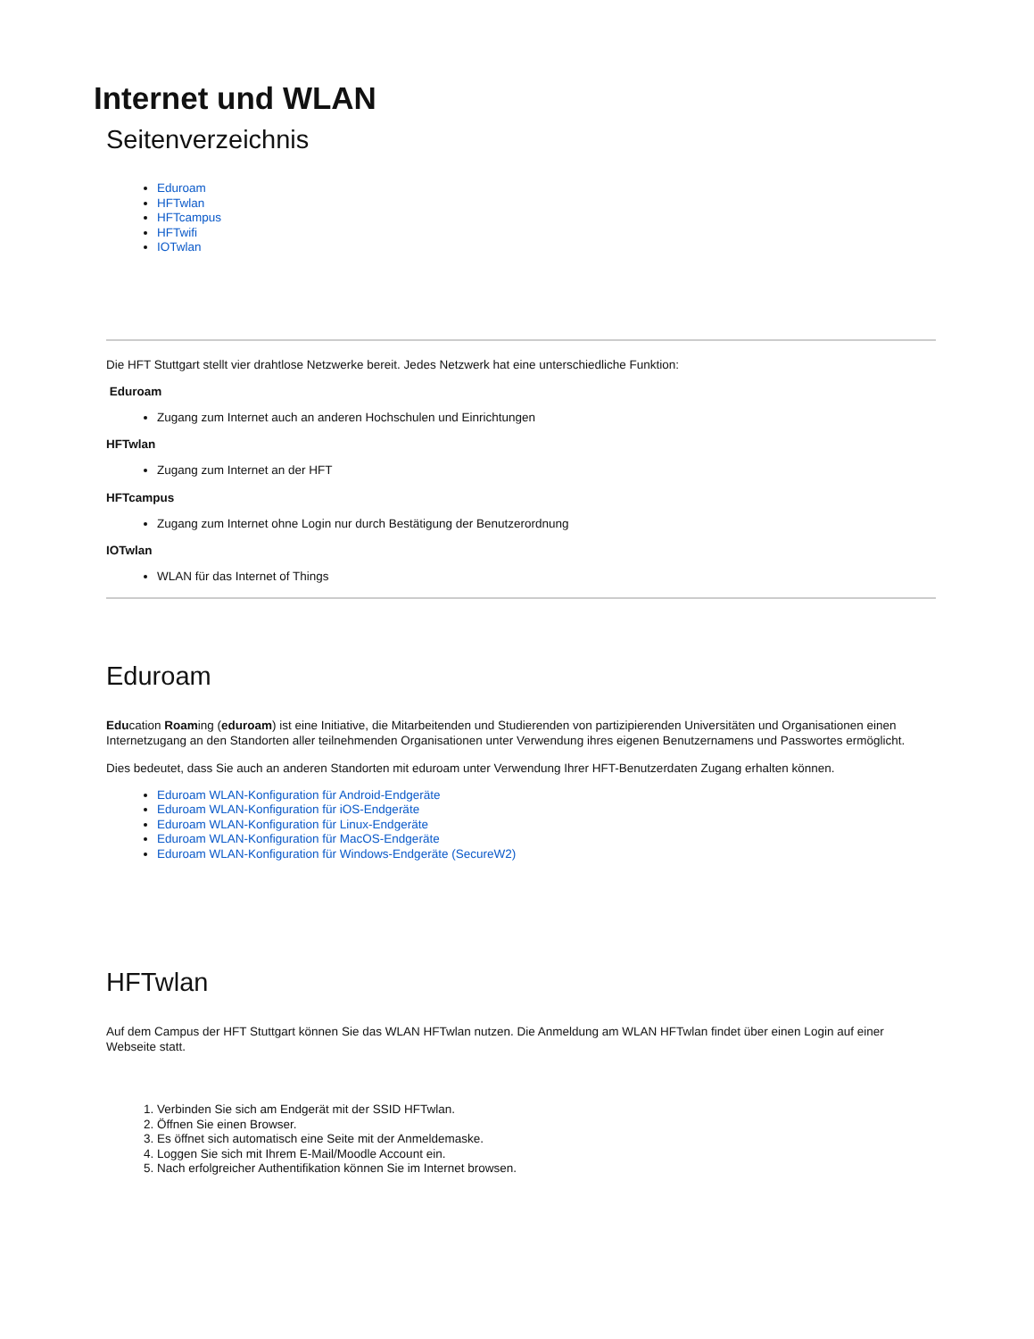Internet und WLAN
Seitenverzeichnis
Eduroam
HFTwlan
HFTcampus
HFTwifi
IOTwlan
Die HFT Stuttgart stellt vier drahtlose Netzwerke bereit. Jedes Netzwerk hat eine unterschiedliche Funktion:
Eduroam
Zugang zum Internet auch an anderen Hochschulen und Einrichtungen
HFTwlan
Zugang zum Internet an der HFT
HFTcampus
Zugang zum Internet ohne Login nur durch Bestätigung der Benutzerordnung
IOTwlan
WLAN für das Internet of Things
Eduroam
Education Roaming (eduroam) ist eine Initiative, die Mitarbeitenden und Studierenden von partizipierenden Universitäten und Organisationen einen Internetzugang an den Standorten aller teilnehmenden Organisationen unter Verwendung ihres eigenen Benutzernamens und Passwortes ermöglicht.
Dies bedeutet, dass Sie auch an anderen Standorten mit eduroam unter Verwendung Ihrer HFT-Benutzerdaten Zugang erhalten können.
Eduroam WLAN-Konfiguration für Android-Endgeräte
Eduroam WLAN-Konfiguration für iOS-Endgeräte
Eduroam WLAN-Konfiguration für Linux-Endgeräte
Eduroam WLAN-Konfiguration für MacOS-Endgeräte
Eduroam WLAN-Konfiguration für Windows-Endgeräte (SecureW2)
HFTwlan
Auf dem Campus der HFT Stuttgart können Sie das WLAN HFTwlan nutzen. Die Anmeldung am WLAN HFTwlan findet über einen Login auf einer Webseite statt.
1. Verbinden Sie sich am Endgerät mit der SSID HFTwlan.
2. Öffnen Sie einen Browser.
3. Es öffnet sich automatisch eine Seite mit der Anmeldemaske.
4. Loggen Sie sich mit Ihrem E-Mail/Moodle Account ein.
5. Nach erfolgreicher Authentifikation können Sie im Internet browsen.